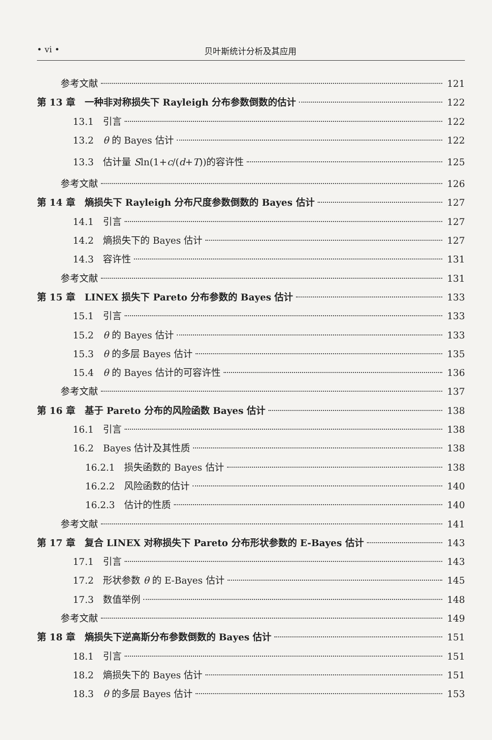• vi • 贝叶斯统计分析及其应用
参考文献 121
第 13 章　一种非对称损失下 Rayleigh 分布参数倒数的估计 122
13.1　引言 122
13.2　θ 的 Bayes 估计 122
13.3　估计量 Sln(1+c/(d+T))的容许性 125
参考文献 126
第 14 章　熵损失下 Rayleigh 分布尺度参数倒数的 Bayes 估计 127
14.1　引言 127
14.2　熵损失下的 Bayes 估计 127
14.3　容许性 131
参考文献 131
第 15 章　LINEX 损失下 Pareto 分布参数的 Bayes 估计 133
15.1　引言 133
15.2　θ 的 Bayes 估计 133
15.3　θ 的多层 Bayes 估计 135
15.4　θ 的 Bayes 估计的可容许性 136
参考文献 137
第 16 章　基于 Pareto 分布的风险函数 Bayes 估计 138
16.1　引言 138
16.2　Bayes 估计及其性质 138
16.2.1　损失函数的 Bayes 估计 138
16.2.2　风险函数的估计 140
16.2.3　估计的性质 140
参考文献 141
第 17 章　复合 LINEX 对称损失下 Pareto 分布形状参数的 E-Bayes 估计 143
17.1　引言 143
17.2　形状参数 θ 的 E-Bayes 估计 145
17.3　数值举例 148
参考文献 149
第 18 章　熵损失下逆高斯分布参数倒数的 Bayes 估计 151
18.1　引言 151
18.2　熵损失下的 Bayes 估计 151
18.3　θ 的多层 Bayes 估计 153